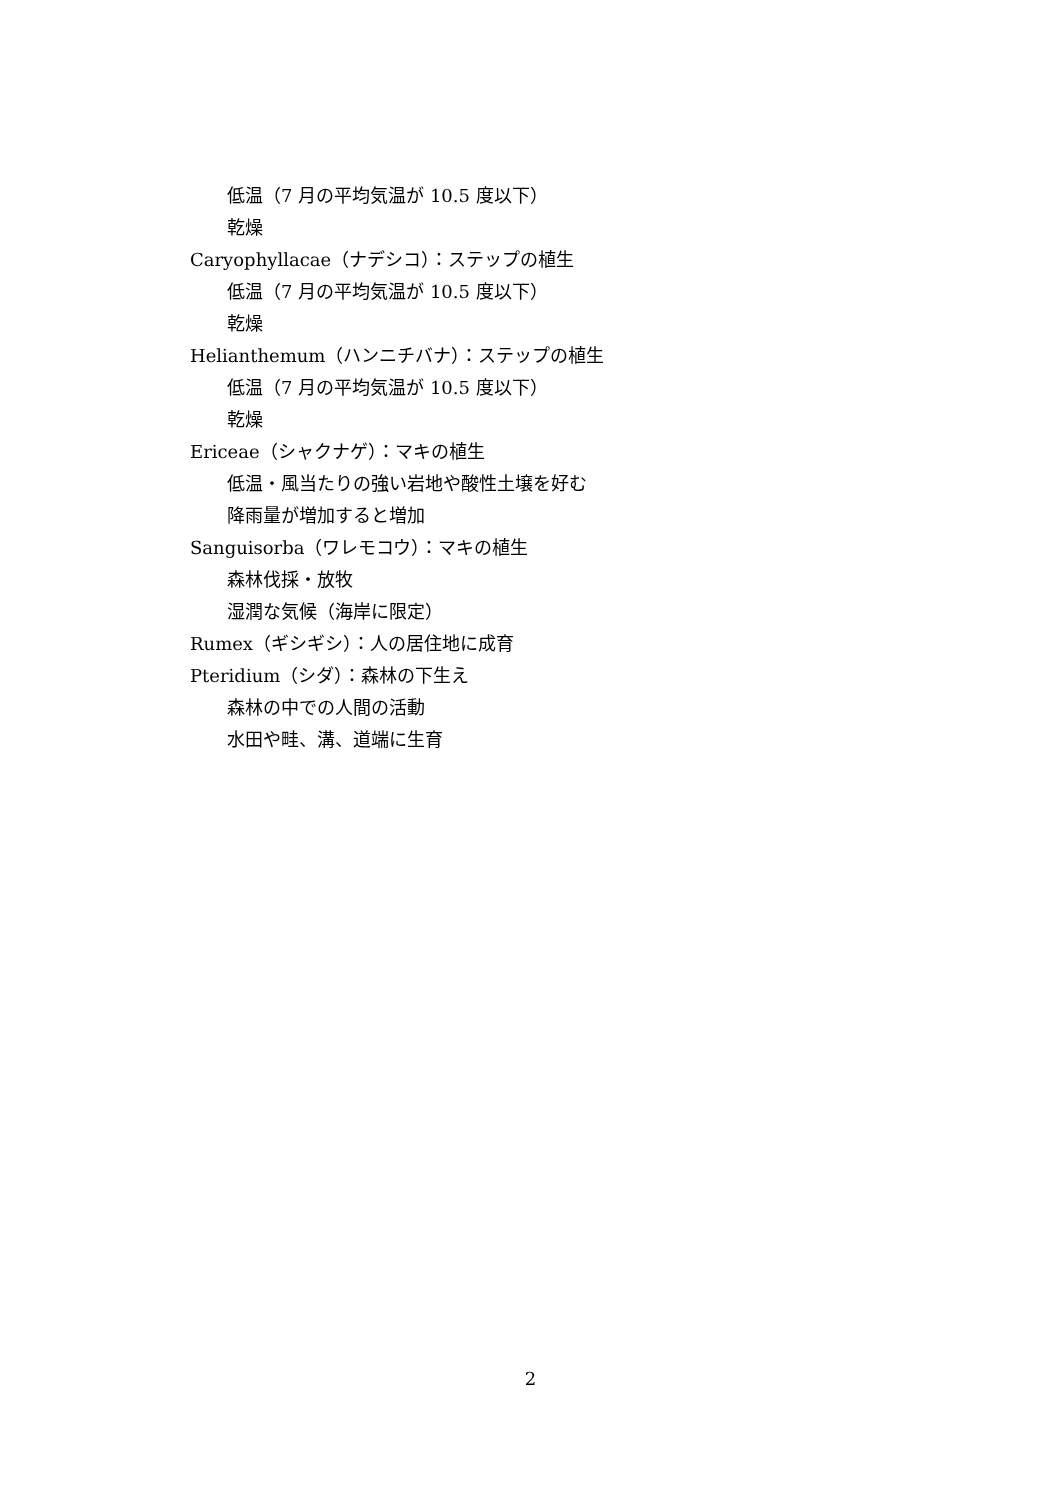低温（7 月の平均気温が 10.5 度以下）
乾燥
Caryophyllacae（ナデシコ）：ステップの植生
低温（7 月の平均気温が 10.5 度以下）
乾燥
Helianthemum（ハンニチバナ）：ステップの植生
低温（7 月の平均気温が 10.5 度以下）
乾燥
Ericeae（シャクナゲ）：マキの植生
低温・風当たりの強い岩地や酸性土壌を好む
降雨量が増加すると増加
Sanguisorba（ワレモコウ）：マキの植生
森林伐採・放牧
湿潤な気候（海岸に限定）
Rumex（ギシギシ）：人の居住地に成育
Pteridium（シダ）：森林の下生え
森林の中での人間の活動
水田や畦、溝、道端に生育
2